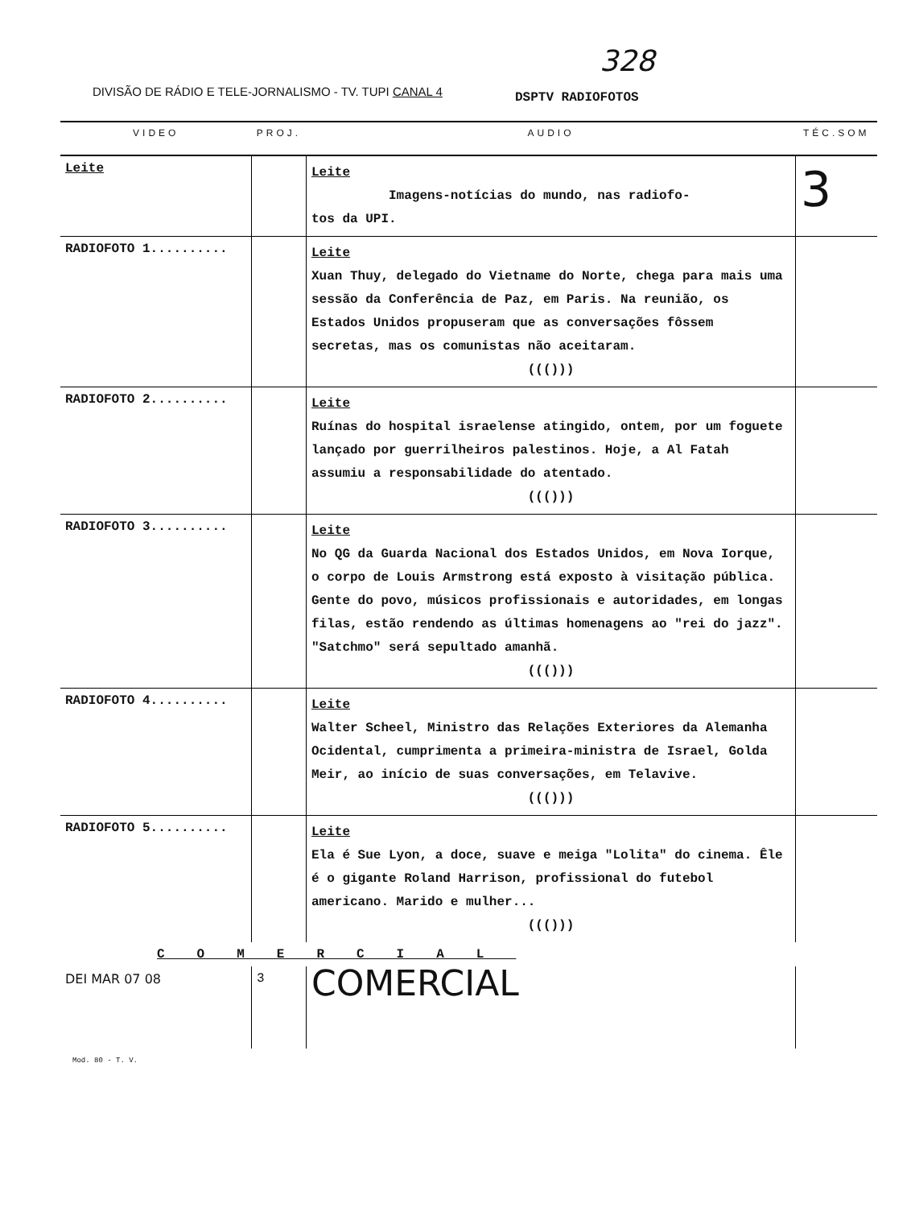328
DIVISÃO DE RÁDIO E TELE-JORNALISMO - TV. TUPI CANAL 4
DSPTV RADIOFOTOS
| VIDEO | PROJ. | AUDIO | TÉC.SOM |
| --- | --- | --- | --- |
| Leite | | Leite Imagens-notícias do mundo, nas radiofo- tos da UPI. | 3 |
| RADIOFOTO 1.......... | | Leite Xuan Thuy, delegado do Vietname do Norte, chega para mais uma sessão da Conferência de Paz, em Paris. Na reunião, os Estados Unidos propuseram que as conversações fôssem secretas, mas os comunistas não aceitaram. ((())) | |
| RADIOFOTO 2.......... | | Leite Ruínas do hospital israelense atingido, ontem, por um foguete lançado por guerrilheiros palestinos. Hoje, a Al Fatah assumiu a responsabilidade do atentado. ((())) | |
| RADIOFOTO 3.......... | | Leite No QG da Guarda Nacional dos Estados Unidos, em Nova Iorque, o corpo de Louis Armstrong está exposto à visitação pública. Gente do povo, músicos profissionais e autoridades, em longas filas, estão rendendo as últimas homenagens ao "rei do jazz". "Satchmo" será sepultado amanhã. ((())) | |
| RADIOFOTO 4.......... | | Leite Walter Scheel, Ministro das Relações Exteriores da Alemanha Ocidental, cumprimenta a primeira-ministra de Israel, Golda Meir, ao início de suas conversações, em Telavive. ((())) | |
| RADIOFOTO 5.......... | | Leite Ela é Sue Lyon, a doce, suave e meiga "Lolita" do cinema. Êle é o gigante Roland Harrison, profissional do futebol americano. Marido e mulher... ((())) | |
| COMERCIAL | | | |
| DEI MAR 07 08 | 3 | COMERCIAL | |
Mod. 80 - T. V.